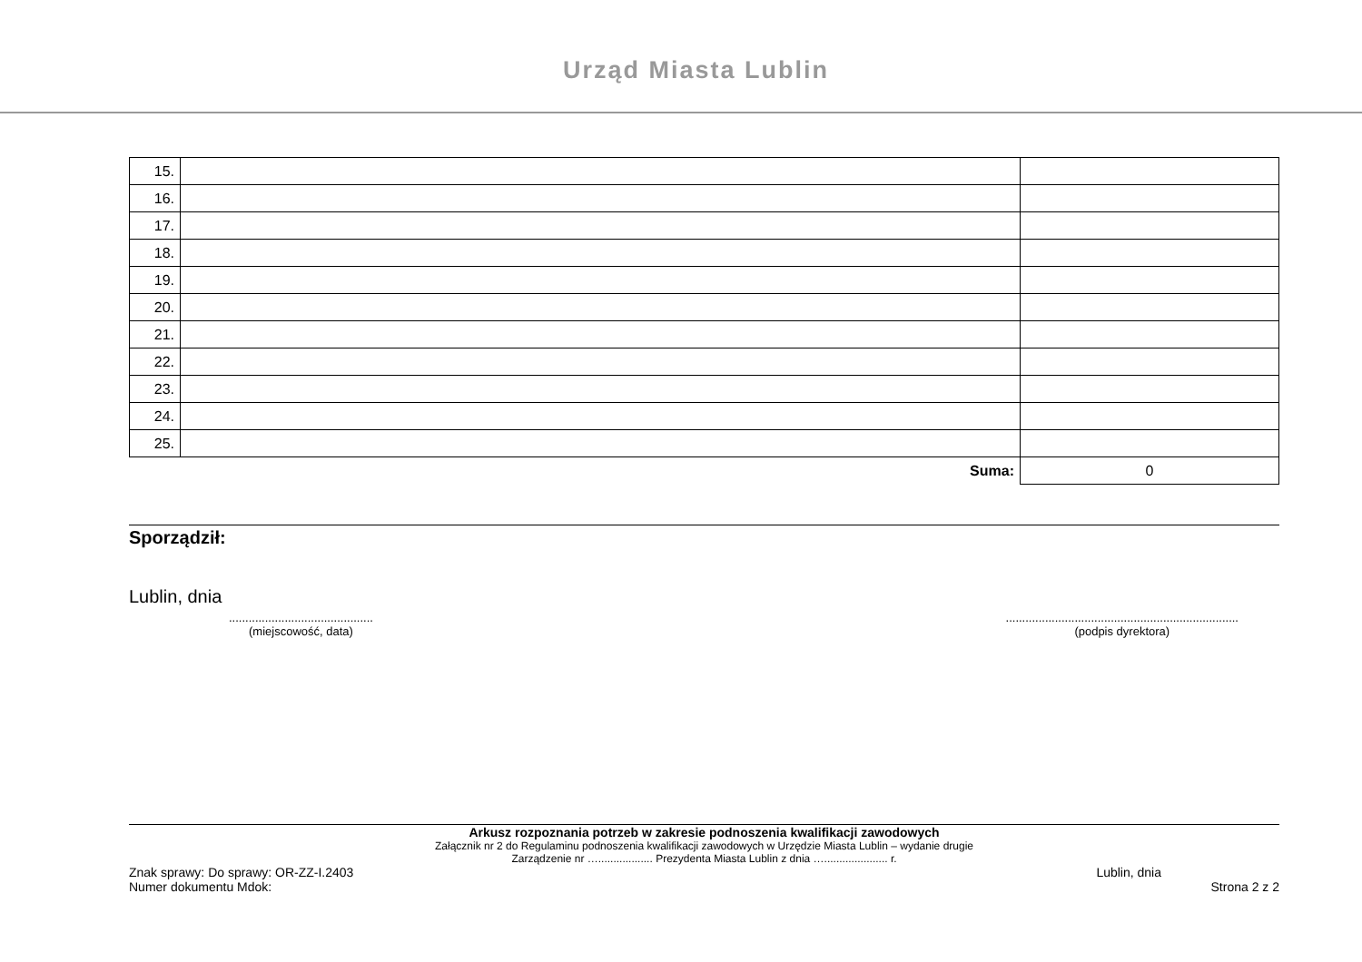Urząd Miasta Lublin
| 15. | | |
| 16. | | |
| 17. | | |
| 18. | | |
| 19. | | |
| 20. | | |
| 21. | | |
| 22. | | |
| 23. | | |
| 24. | | |
| 25. | | |
| Suma: | | 0 |
Sporządził:
Lublin, dnia
............................................
(miejscowość, data)
.......................................................................
(podpis dyrektora)
Arkusz rozpoznania potrzeb w zakresie podnoszenia kwalifikacji zawodowych
Załącznik nr 2 do Regulaminu podnoszenia kwalifikacji zawodowych w Urzędzie Miasta Lublin – wydanie drugie
Zarządzenie nr ….................. Prezydenta Miasta Lublin z dnia …..................... r.
Znak sprawy: Do sprawy: OR-ZZ-I.2403 Lublin, dnia
Numer dokumentu Mdok: Strona 2 z 2